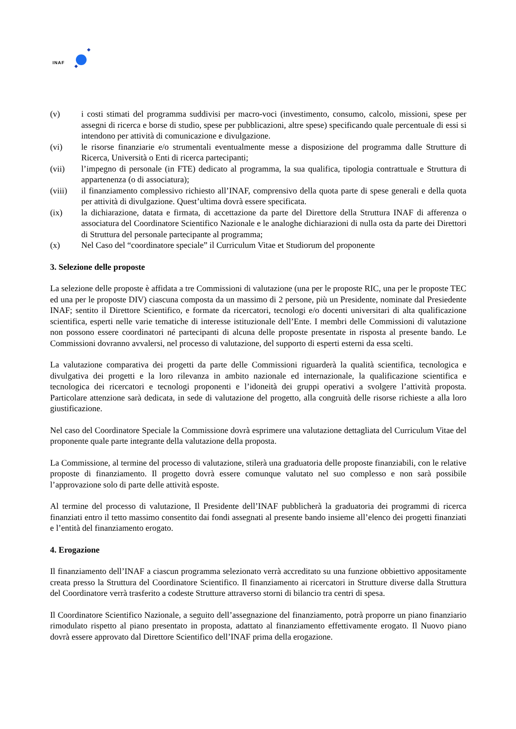INAF
(v) i costi stimati del programma suddivisi per macro-voci (investimento, consumo, calcolo, missioni, spese per assegni di ricerca e borse di studio, spese per pubblicazioni, altre spese) specificando quale percentuale di essi si intendono per attività di comunicazione e divulgazione.
(vi) le risorse finanziarie e/o strumentali eventualmente messe a disposizione del programma dalle Strutture di Ricerca, Università o Enti di ricerca partecipanti;
(vii) l’impegno di personale (in FTE) dedicato al programma, la sua qualifica, tipologia contrattuale e Struttura di appartenenza (o di associatura);
(viii) il finanziamento complessivo richiesto all’INAF, comprensivo della quota parte di spese generali e della quota per attività di divulgazione. Quest’ultima dovrà essere specificata.
(ix) la dichiarazione, datata e firmata, di accettazione da parte del Direttore della Struttura INAF di afferenza o associatura del Coordinatore Scientifico Nazionale e le analoghe dichiarazioni di nulla osta da parte dei Direttori di Struttura del personale partecipante al programma;
(x) Nel Caso del “coordinatore speciale” il Curriculum Vitae et Studiorum del proponente
3. Selezione delle proposte
La selezione delle proposte è affidata a tre Commissioni di valutazione (una per le proposte RIC, una per le proposte TEC ed una per le proposte DIV) ciascuna composta da un massimo di 2 persone, più un Presidente, nominate dal Presiedente INAF; sentito il Direttore Scientifico, e formate da ricercatori, tecnologi e/o docenti universitari di alta qualificazione scientifica, esperti nelle varie tematiche di interesse istituzionale dell’Ente. I membri delle Commissioni di valutazione non possono essere coordinatori né partecipanti di alcuna delle proposte presentate in risposta al presente bando. Le Commissioni dovranno avvalersi, nel processo di valutazione, del supporto di esperti esterni da essa scelti.
La valutazione comparativa dei progetti da parte delle Commissioni riguarderà la qualità scientifica, tecnologica e divulgativa dei progetti e la loro rilevanza in ambito nazionale ed internazionale, la qualificazione scientifica e tecnologica dei ricercatori e tecnologi proponenti e l’idoneità dei gruppi operativi a svolgere l’attività proposta. Particolare attenzione sarà dedicata, in sede di valutazione del progetto, alla congruità delle risorse richieste a alla loro giustificazione.
Nel caso del Coordinatore Speciale la Commissione dovrà esprimere una valutazione dettagliata del Curriculum Vitae del proponente quale parte integrante della valutazione della proposta.
La Commissione, al termine del processo di valutazione, stilerà una graduatoria delle proposte finanziabili, con le relative proposte di finanziamento. Il progetto dovrà essere comunque valutato nel suo complesso e non sarà possibile l’approvazione solo di parte delle attività esposte.
Al termine del processo di valutazione, Il Presidente dell’INAF pubblicherà la graduatoria dei programmi di ricerca finanziati entro il tetto massimo consentito dai fondi assegnati al presente bando insieme all’elenco dei progetti finanziati e l’entità del finanziamento erogato.
4. Erogazione
Il finanziamento dell’INAF a ciascun programma selezionato verrà accreditato su una funzione obbiettivo appositamente creata presso la Struttura del Coordinatore Scientifico. Il finanziamento ai ricercatori in Strutture diverse dalla Struttura del Coordinatore verrà trasferito a codeste Strutture attraverso storni di bilancio tra centri di spesa.
Il Coordinatore Scientifico Nazionale, a seguito dell’assegnazione del finanziamento, potrà proporre un piano finanziario rimodulato rispetto al piano presentato in proposta, adattato al finanziamento effettivamente erogato. Il Nuovo piano dovrà essere approvato dal Direttore Scientifico dell’INAF prima della erogazione.